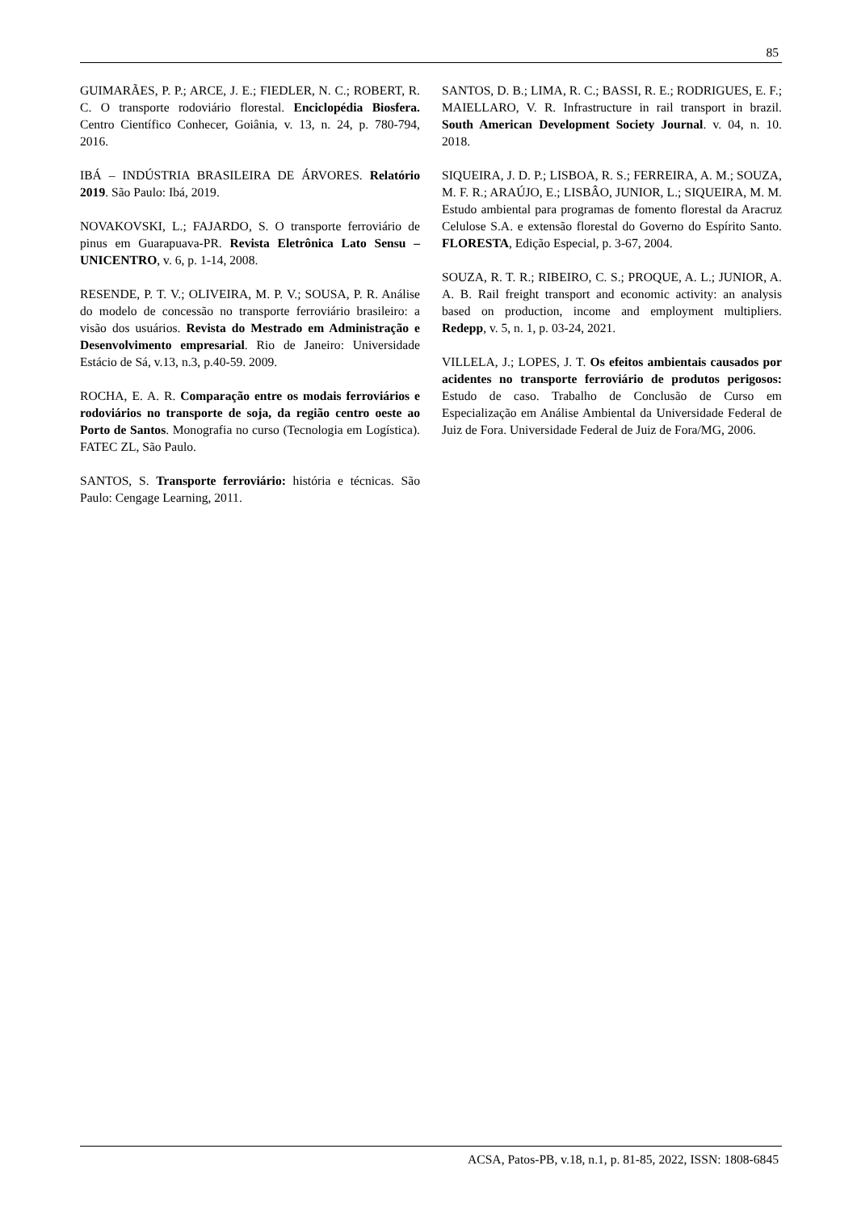85
GUIMARÃES, P. P.; ARCE, J. E.; FIEDLER, N. C.; ROBERT, R. C. O transporte rodoviário florestal. Enciclopédia Biosfera. Centro Científico Conhecer, Goiânia, v. 13, n. 24, p. 780-794, 2016.
IBÁ – INDÚSTRIA BRASILEIRA DE ÁRVORES. Relatório 2019. São Paulo: Ibá, 2019.
NOVAKOVSKI, L.; FAJARDO, S. O transporte ferroviário de pinus em Guarapuava-PR. Revista Eletrônica Lato Sensu – UNICENTRO, v. 6, p. 1-14, 2008.
RESENDE, P. T. V.; OLIVEIRA, M. P. V.; SOUSA, P. R. Análise do modelo de concessão no transporte ferroviário brasileiro: a visão dos usuários. Revista do Mestrado em Administração e Desenvolvimento empresarial. Rio de Janeiro: Universidade Estácio de Sá, v.13, n.3, p.40-59. 2009.
ROCHA, E. A. R. Comparação entre os modais ferroviários e rodoviários no transporte de soja, da região centro oeste ao Porto de Santos. Monografia no curso (Tecnologia em Logística). FATEC ZL, São Paulo.
SANTOS, S. Transporte ferroviário: história e técnicas. São Paulo: Cengage Learning, 2011.
SANTOS, D. B.; LIMA, R. C.; BASSI, R. E.; RODRIGUES, E. F.; MAIELLARO, V. R. Infrastructure in rail transport in brazil. South American Development Society Journal. v. 04, n. 10. 2018.
SIQUEIRA, J. D. P.; LISBOA, R. S.; FERREIRA, A. M.; SOUZA, M. F. R.; ARAÚJO, E.; LISBÂO, JUNIOR, L.; SIQUEIRA, M. M. Estudo ambiental para programas de fomento florestal da Aracruz Celulose S.A. e extensão florestal do Governo do Espírito Santo. FLORESTA, Edição Especial, p. 3-67, 2004.
SOUZA, R. T. R.; RIBEIRO, C. S.; PROQUE, A. L.; JUNIOR, A. A. B. Rail freight transport and economic activity: an analysis based on production, income and employment multipliers. Redepp, v. 5, n. 1, p. 03-24, 2021.
VILLELA, J.; LOPES, J. T. Os efeitos ambientais causados por acidentes no transporte ferroviário de produtos perigosos: Estudo de caso. Trabalho de Conclusão de Curso em Especialização em Análise Ambiental da Universidade Federal de Juiz de Fora. Universidade Federal de Juiz de Fora/MG, 2006.
ACSA, Patos-PB, v.18, n.1, p. 81-85, 2022, ISSN: 1808-6845